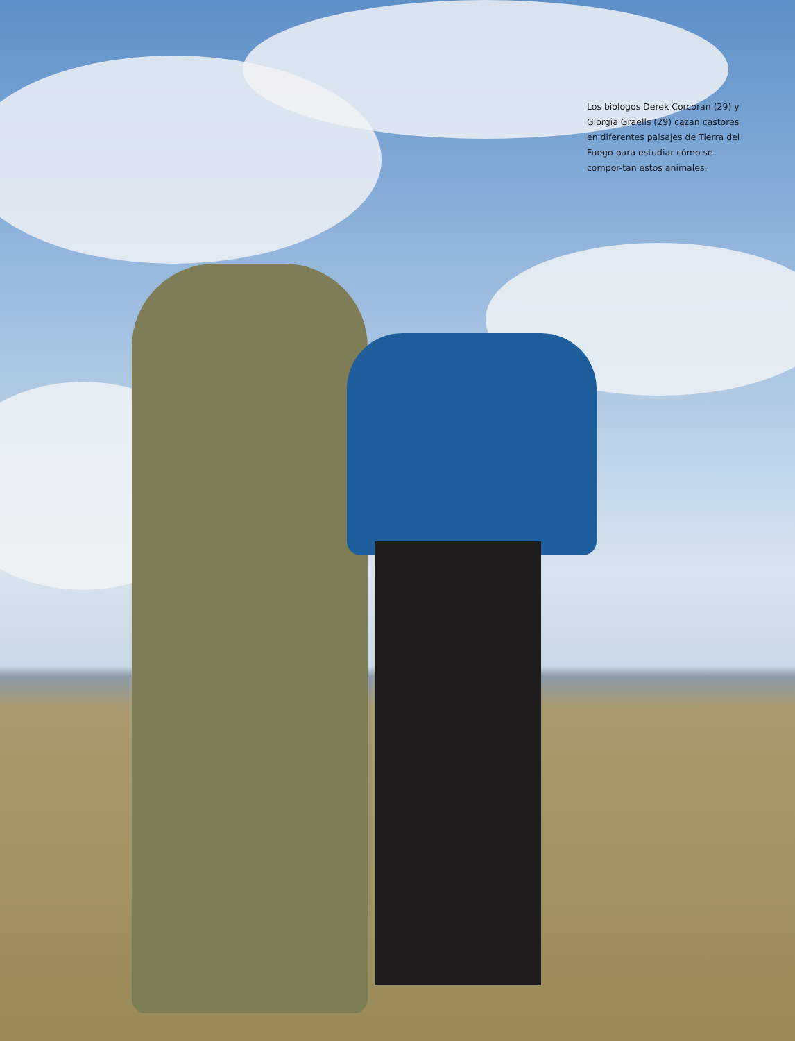Los biólogos Derek Corcoran (29) y Giorgia Graells (29) cazan castores en diferentes paisajes de Tierra del Fuego para estudiar cómo se compor-tan estos animales.